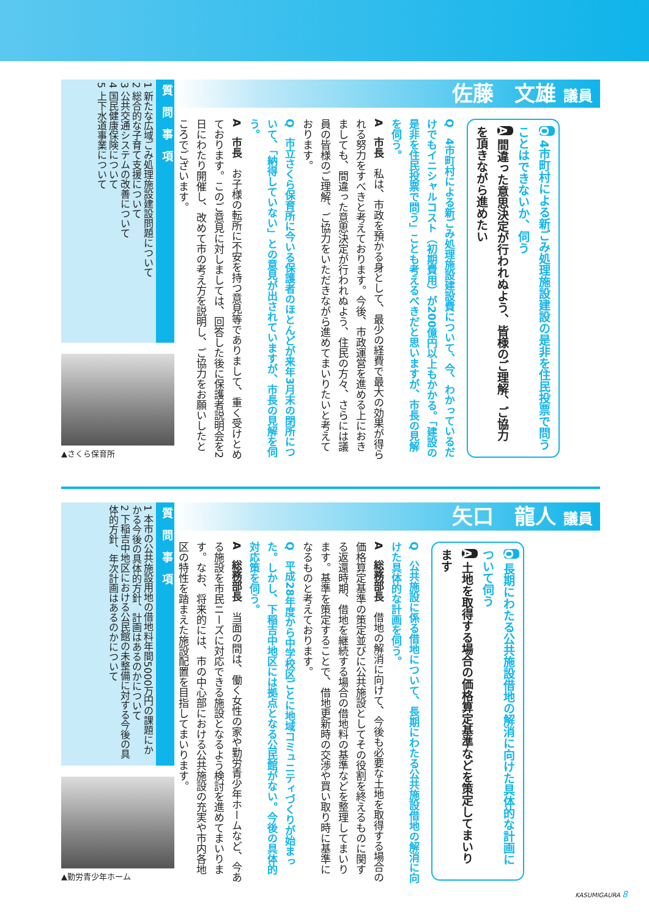佐藤　文雄 議員
Q 4市町村による新ごみ処理施設建設の是非を住民投票で問うことはできないか、伺う
A 間違った意思決定が行われぬよう、皆様のご理解、ご協力を頂きながら進めたい
Q　4市町村による新ごみ処理施設建設費について、今、わかっているだけでもイニシャルコスト（初期費用）が200億円以上もかかる。「建設の是非を住民投票で問う」ことも考えるべきだと思いますが、市長の見解を伺う。
A　市長　私は、市政を預かる身として、最少の経費で最大の効果が得られる努力をすべきと考えております。今後、市政運営を進める上におきましても、間違った意思決定が行われぬよう、住民の方々、さらには議員の皆様のご理解、ご協力をいただきながら進めてまいりたいと考えております。
Q　市立さくら保育所に今いる保護者のほとんどが来年3月末の閉所について、「納得していない」との意見が出されていますが、市長の見解を伺う。
A　市長　お子様の転所に不安を持つ意見等でありまして、重く受けとめております。このご意見に対しましては、回答した後に保護者説明会を2日にわたり開催し、改めて市の考え方を説明し、ご協力をお願いしたところでございます。
質問事項
1 新たな広域ごみ処理施設建設問題について
2 総合的な子育て支援について
3 公共交通システムの改善について
4 国民健康保険について
5 上下水道事業について
▲さくら保育所
矢口　龍人 議員
Q 長期にわたる公共施設借地の解消に向けた具体的な計画について伺う
A 土地を取得する場合の価格算定基準などを策定してまいります
Q　公共施設に係る借地について、長期にわたる公共施設借地の解消に向けた具体的な計画を伺う。
A　総務部長　借地の解消に向けて、今後も必要な土地を取得する場合の価格算定基準の策定並びに公共施設としてその役割を終えるものに関する返還時期、借地を継続する場合の借地料の基準などを整理してまいります。基準を策定することで、借地更新時の交渉や買い取り時に基準になるものと考えております。
Q　平成28年度から中学校区ごとに地域コミュニティづくりが始まった。しかし、下稲吉中地区には拠点となる公民館がない。今後の具体的対応策を伺う。
A　総務部長　当面の間は、働く女性の家や勤労青少年ホームなど、今ある施設を市民ニーズに対応できる施設となるよう検討を進めてまいります。なお、将来的には、市の中心部における公共施設の充実や市内各地区の特性を踏まえた施設配置を目指してまいります。
質問事項
1 本市の公共施設用地の借地料年間5000万円の課題にかかる今後の具体的方針、計画はあるのかについて
2 下稲吉中地区における公民館の未整備に対する今後の具体的方針、年次計画はあるのかについて
▲勤労青少年ホーム
KASUMIGAURA 8